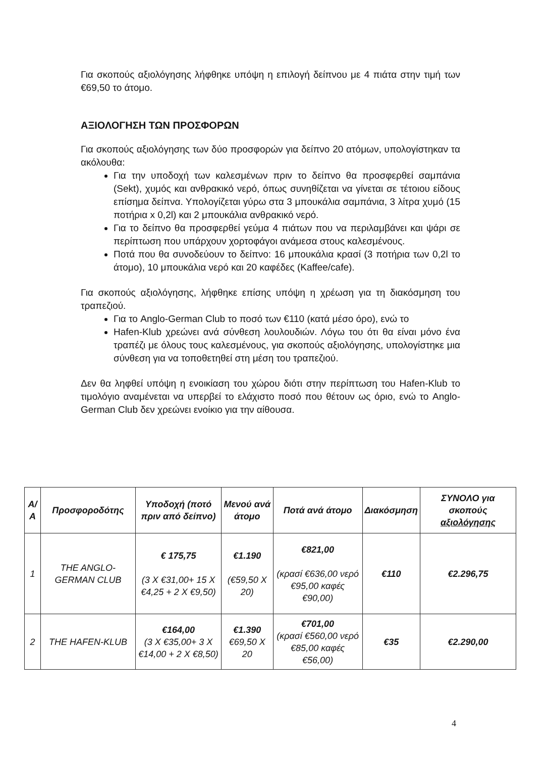Για σκοπούς αξιολόγησης λήφθηκε υπόψη η επιλογή δείπνου με 4 πιάτα στην τιμή των €69,50 το άτομο.
ΑΞΙΟΛΟΓΗΣΗ ΤΩΝ ΠΡΟΣΦΟΡΩΝ
Για σκοπούς αξιολόγησης των δύο προσφορών για δείπνο 20 ατόμων, υπολογίστηκαν τα ακόλουθα:
Για την υποδοχή των καλεσμένων πριν το δείπνο θα προσφερθεί σαμπάνια (Sekt), χυμός και ανθρακικό νερό, όπως συνηθίζεται να γίνεται σε τέτοιου είδους επίσημα δείπνα. Υπολογίζεται γύρω στα 3 μπουκάλια σαμπάνια, 3 λίτρα χυμό (15 ποτήρια x 0,2l) και 2 μπουκάλια ανθρακικό νερό.
Για το δείπνο θα προσφερθεί γεύμα 4 πιάτων που να περιλαμβάνει και ψάρι σε περίπτωση που υπάρχουν χορτοφάγοι ανάμεσα στους καλεσμένους.
Ποτά που θα συνοδεύουν το δείπνο: 16 μπουκάλια κρασί (3 ποτήρια των 0,2l το άτομο), 10 μπουκάλια νερό και 20 καφέδες (Kaffee/cafe).
Για σκοπούς αξιολόγησης, λήφθηκε επίσης υπόψη η χρέωση για τη διακόσμηση του τραπεζιού.
Για το Anglo-German Club το ποσό των €110 (κατά μέσο όρο), ενώ το
Hafen-Klub χρεώνει ανά σύνθεση λουλουδιών. Λόγω του ότι θα είναι μόνο ένα τραπέζι με όλους τους καλεσμένους, για σκοπούς αξιολόγησης, υπολογίστηκε μια σύνθεση για να τοποθετηθεί στη μέση του τραπεζιού.
Δεν θα ληφθεί υπόψη η ενοικίαση του χώρου διότι στην περίπτωση του Hafen-Klub το τιμολόγιο αναμένεται να υπερβεί το ελάχιστο ποσό που θέτουν ως όριο, ενώ το Anglo-German Club δεν χρεώνει ενοίκιο για την αίθουσα.
| Α/Α | Προσφοροδότης | Υποδοχή (ποτό πριν από δείπνο) | Μενού ανά άτομο | Ποτά ανά άτομο | Διακόσμηση | ΣΥΝΟΛΟ για σκοπούς αξιολόγησης |
| --- | --- | --- | --- | --- | --- | --- |
| 1 | THE ANGLO-GERMAN CLUB | € 175,75 (3 X €31,00+ 15 X €4,25 + 2 X €9,50) | €1.190 (€59,50 X 20) | €821,00 (κρασί €636,00 νερό €95,00 καφές €90,00) | €110 | €2.296,75 |
| 2 | THE HAFEN-KLUB | €164,00 (3 X €35,00+ 3 X €14,00 + 2 X €8,50) | €1.390 €69,50 X 20 | €701,00 (κρασί €560,00 νερό €85,00 καφές €56,00) | €35 | €2.290,00 |
4